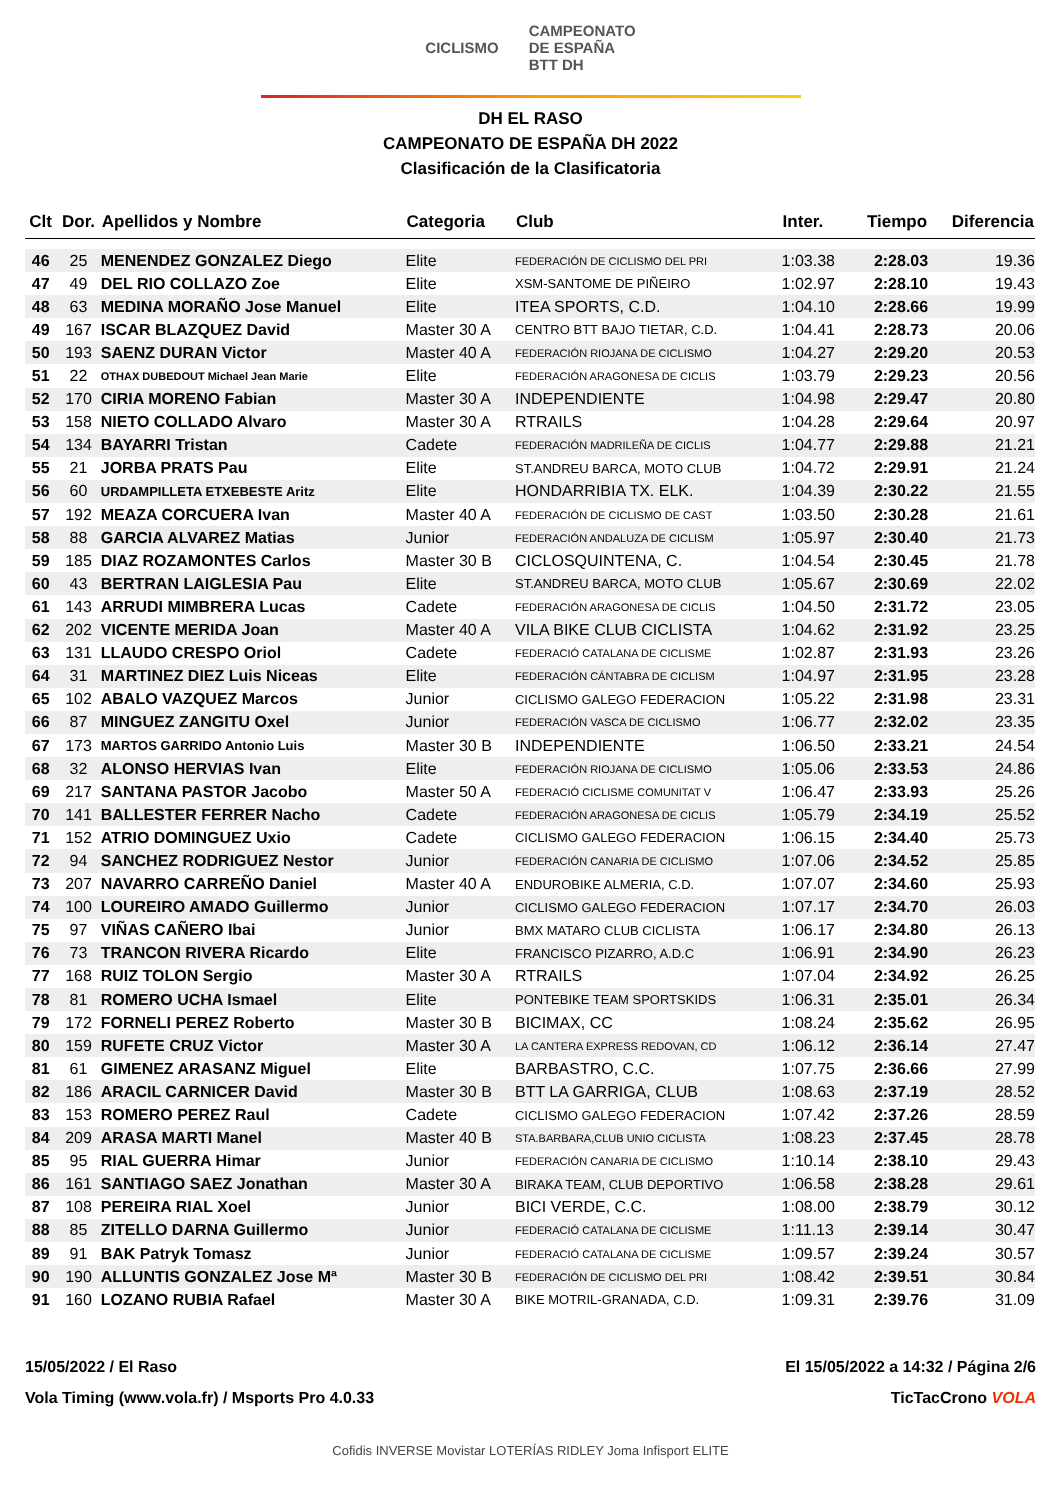CICLISMO
CAMPEONATO
DE ESPAÑA
BTT DH
DH EL RASO
CAMPEONATO DE ESPAÑA DH 2022
Clasificación de la Clasificatoria
| Clt | Dor. | Apellidos y Nombre | Categoria | Club | Inter. | Tiempo | Diferencia |
| --- | --- | --- | --- | --- | --- | --- | --- |
| 46 | 25 | MENENDEZ GONZALEZ Diego | Elite | FEDERACIÓN DE CICLISMO DEL PRI | 1:03.38 | 2:28.03 | 19.36 |
| 47 | 49 | DEL RIO COLLAZO Zoe | Elite | XSM-SANTOME DE PIÑEIRO | 1:02.97 | 2:28.10 | 19.43 |
| 48 | 63 | MEDINA MORAÑO Jose Manuel | Elite | ITEA SPORTS, C.D. | 1:04.10 | 2:28.66 | 19.99 |
| 49 | 167 | ISCAR BLAZQUEZ David | Master 30 A | CENTRO BTT BAJO TIETAR, C.D. | 1:04.41 | 2:28.73 | 20.06 |
| 50 | 193 | SAENZ DURAN Victor | Master 40 A | FEDERACIÓN RIOJANA DE CICLISMO | 1:04.27 | 2:29.20 | 20.53 |
| 51 | 22 | OTHAX DUBEDOUT Michael Jean Marie | Elite | FEDERACIÓN ARAGONESA DE CICLIS | 1:03.79 | 2:29.23 | 20.56 |
| 52 | 170 | CIRIA MORENO Fabian | Master 30 A | INDEPENDIENTE | 1:04.98 | 2:29.47 | 20.80 |
| 53 | 158 | NIETO COLLADO Alvaro | Master 30 A | RTRAILS | 1:04.28 | 2:29.64 | 20.97 |
| 54 | 134 | BAYARRI Tristan | Cadete | FEDERACIÓN MADRILEÑA DE CICLIS | 1:04.77 | 2:29.88 | 21.21 |
| 55 | 21 | JORBA PRATS Pau | Elite | ST.ANDREU BARCA, MOTO CLUB | 1:04.72 | 2:29.91 | 21.24 |
| 56 | 60 | URDAMPILLETA ETXEBESTE Aritz | Elite | HONDARRIBIA TX. ELK. | 1:04.39 | 2:30.22 | 21.55 |
| 57 | 192 | MEAZA CORCUERA Ivan | Master 40 A | FEDERACIÓN DE CICLISMO DE CAST | 1:03.50 | 2:30.28 | 21.61 |
| 58 | 88 | GARCIA ALVAREZ Matias | Junior | FEDERACIÓN ANDALUZA DE CICLISM | 1:05.97 | 2:30.40 | 21.73 |
| 59 | 185 | DIAZ ROZAMONTES Carlos | Master 30 B | CICLOSQUINTENA, C. | 1:04.54 | 2:30.45 | 21.78 |
| 60 | 43 | BERTRAN LAIGLESIA Pau | Elite | ST.ANDREU BARCA, MOTO CLUB | 1:05.67 | 2:30.69 | 22.02 |
| 61 | 143 | ARRUDI MIMBRERA Lucas | Cadete | FEDERACIÓN ARAGONESA DE CICLIS | 1:04.50 | 2:31.72 | 23.05 |
| 62 | 202 | VICENTE MERIDA Joan | Master 40 A | VILA BIKE CLUB CICLISTA | 1:04.62 | 2:31.92 | 23.25 |
| 63 | 131 | LLAUDO CRESPO Oriol | Cadete | FEDERACIÓ CATALANA DE CICLISME | 1:02.87 | 2:31.93 | 23.26 |
| 64 | 31 | MARTINEZ DIEZ Luis Niceas | Elite | FEDERACIÓN CÁNTABRA DE CICLISM | 1:04.97 | 2:31.95 | 23.28 |
| 65 | 102 | ABALO VAZQUEZ Marcos | Junior | CICLISMO GALEGO FEDERACION | 1:05.22 | 2:31.98 | 23.31 |
| 66 | 87 | MINGUEZ ZANGITU Oxel | Junior | FEDERACIÓN VASCA DE CICLISMO | 1:06.77 | 2:32.02 | 23.35 |
| 67 | 173 | MARTOS GARRIDO Antonio Luis | Master 30 B | INDEPENDIENTE | 1:06.50 | 2:33.21 | 24.54 |
| 68 | 32 | ALONSO HERVIAS Ivan | Elite | FEDERACIÓN RIOJANA DE CICLISMO | 1:05.06 | 2:33.53 | 24.86 |
| 69 | 217 | SANTANA PASTOR Jacobo | Master 50 A | FEDERACIÓ CICLISME COMUNITAT V | 1:06.47 | 2:33.93 | 25.26 |
| 70 | 141 | BALLESTER FERRER Nacho | Cadete | FEDERACIÓN ARAGONESA DE CICLIS | 1:05.79 | 2:34.19 | 25.52 |
| 71 | 152 | ATRIO DOMINGUEZ Uxio | Cadete | CICLISMO GALEGO FEDERACION | 1:06.15 | 2:34.40 | 25.73 |
| 72 | 94 | SANCHEZ RODRIGUEZ Nestor | Junior | FEDERACIÓN CANARIA DE CICLISMO | 1:07.06 | 2:34.52 | 25.85 |
| 73 | 207 | NAVARRO CARREÑO Daniel | Master 40 A | ENDUROBIKE ALMERIA, C.D. | 1:07.07 | 2:34.60 | 25.93 |
| 74 | 100 | LOUREIRO AMADO Guillermo | Junior | CICLISMO GALEGO FEDERACION | 1:07.17 | 2:34.70 | 26.03 |
| 75 | 97 | VIÑAS CAÑERO Ibai | Junior | BMX MATARO CLUB CICLISTA | 1:06.17 | 2:34.80 | 26.13 |
| 76 | 73 | TRANCON RIVERA Ricardo | Elite | FRANCISCO PIZARRO, A.D.C | 1:06.91 | 2:34.90 | 26.23 |
| 77 | 168 | RUIZ TOLON Sergio | Master 30 A | RTRAILS | 1:07.04 | 2:34.92 | 26.25 |
| 78 | 81 | ROMERO UCHA Ismael | Elite | PONTEBIKE TEAM SPORTSKIDS | 1:06.31 | 2:35.01 | 26.34 |
| 79 | 172 | FORNELI PEREZ Roberto | Master 30 B | BICIMAX, CC | 1:08.24 | 2:35.62 | 26.95 |
| 80 | 159 | RUFETE CRUZ Victor | Master 30 A | LA CANTERA EXPRESS REDOVAN, CD | 1:06.12 | 2:36.14 | 27.47 |
| 81 | 61 | GIMENEZ ARASANZ Miguel | Elite | BARBASTRO, C.C. | 1:07.75 | 2:36.66 | 27.99 |
| 82 | 186 | ARACIL CARNICER David | Master 30 B | BTT LA GARRIGA, CLUB | 1:08.63 | 2:37.19 | 28.52 |
| 83 | 153 | ROMERO PEREZ Raul | Cadete | CICLISMO GALEGO FEDERACION | 1:07.42 | 2:37.26 | 28.59 |
| 84 | 209 | ARASA MARTI Manel | Master 40 B | STA.BARBARA,CLUB UNIO CICLISTA | 1:08.23 | 2:37.45 | 28.78 |
| 85 | 95 | RIAL GUERRA Himar | Junior | FEDERACIÓN CANARIA DE CICLISMO | 1:10.14 | 2:38.10 | 29.43 |
| 86 | 161 | SANTIAGO SAEZ Jonathan | Master 30 A | BIRAKA TEAM, CLUB DEPORTIVO | 1:06.58 | 2:38.28 | 29.61 |
| 87 | 108 | PEREIRA RIAL Xoel | Junior | BICI VERDE, C.C. | 1:08.00 | 2:38.79 | 30.12 |
| 88 | 85 | ZITELLO DARNA Guillermo | Junior | FEDERACIÓ CATALANA DE CICLISME | 1:11.13 | 2:39.14 | 30.47 |
| 89 | 91 | BAK Patryk Tomasz | Junior | FEDERACIÓ CATALANA DE CICLISME | 1:09.57 | 2:39.24 | 30.57 |
| 90 | 190 | ALLUNTIS GONZALEZ Jose Mª | Master 30 B | FEDERACIÓN DE CICLISMO DEL PRI | 1:08.42 | 2:39.51 | 30.84 |
| 91 | 160 | LOZANO RUBIA Rafael | Master 30 A | BIKE MOTRIL-GRANADA, C.D. | 1:09.31 | 2:39.76 | 31.09 |
15/05/2022 / El Raso
Vola Timing (www.vola.fr) / Msports Pro 4.0.33
El 15/05/2022 a 14:32 / Página 2/6
TicTacCrono VOLA
Cofidis INVERSE Movistar LOTERÍAS RIDLEY Joma Infisport ELITE